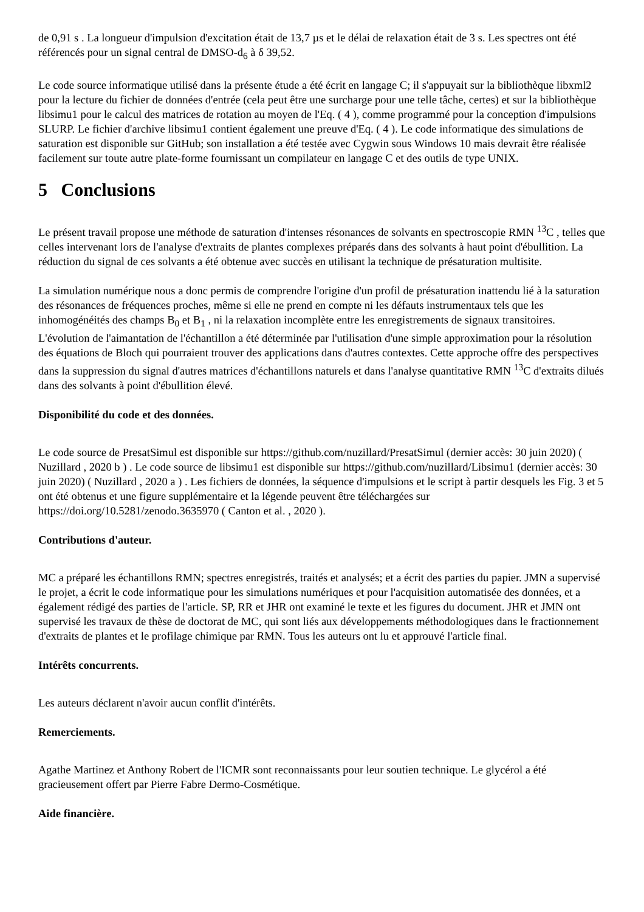de 0,91 s . La longueur d'impulsion d'excitation était de 13,7 µs et le délai de relaxation était de 3 s. Les spectres ont été référencés pour un signal central de DMSO-d<sub>6</sub> à δ 39,52.
Le code source informatique utilisé dans la présente étude a été écrit en langage C; il s'appuyait sur la bibliothèque libxml2 pour la lecture du fichier de données d'entrée (cela peut être une surcharge pour une telle tâche, certes) et sur la bibliothèque libsimu1 pour le calcul des matrices de rotation au moyen de l'Eq. ( 4 ), comme programmé pour la conception d'impulsions SLURP. Le fichier d'archive libsimu1 contient également une preuve d'Eq. ( 4 ). Le code informatique des simulations de saturation est disponible sur GitHub; son installation a été testée avec Cygwin sous Windows 10 mais devrait être réalisée facilement sur toute autre plate-forme fournissant un compilateur en langage C et des outils de type UNIX.
5 Conclusions
Le présent travail propose une méthode de saturation d'intenses résonances de solvants en spectroscopie RMN <sup>13</sup>C , telles que celles intervenant lors de l'analyse d'extraits de plantes complexes préparés dans des solvants à haut point d'ébullition. La réduction du signal de ces solvants a été obtenue avec succès en utilisant la technique de présaturation multisite.
La simulation numérique nous a donc permis de comprendre l'origine d'un profil de présaturation inattendu lié à la saturation des résonances de fréquences proches, même si elle ne prend en compte ni les défauts instrumentaux tels que les inhomogénéités des champs B<sub>0</sub> et B<sub>1</sub> , ni la relaxation incomplète entre les enregistrements de signaux transitoires. L'évolution de l'aimantation de l'échantillon a été déterminée par l'utilisation d'une simple approximation pour la résolution des équations de Bloch qui pourraient trouver des applications dans d'autres contextes. Cette approche offre des perspectives dans la suppression du signal d'autres matrices d'échantillons naturels et dans l'analyse quantitative RMN <sup>13</sup>C d'extraits dilués dans des solvants à point d'ébullition élevé.
Disponibilité du code et des données.
Le code source de PresatSimul est disponible sur https://github.com/nuzillard/PresatSimul (dernier accès: 30 juin 2020) ( Nuzillard , 2020 b ) . Le code source de libsimu1 est disponible sur https://github.com/nuzillard/Libsimu1 (dernier accès: 30 juin 2020) ( Nuzillard , 2020 a ) . Les fichiers de données, la séquence d'impulsions et le script à partir desquels les Fig. 3 et 5 ont été obtenus et une figure supplémentaire et la légende peuvent être téléchargées sur https://doi.org/10.5281/zenodo.3635970 ( Canton et al. , 2020 ).
Contributions d'auteur.
MC a préparé les échantillons RMN; spectres enregistrés, traités et analysés; et a écrit des parties du papier. JMN a supervisé le projet, a écrit le code informatique pour les simulations numériques et pour l'acquisition automatisée des données, et a également rédigé des parties de l'article. SP, RR et JHR ont examiné le texte et les figures du document. JHR et JMN ont supervisé les travaux de thèse de doctorat de MC, qui sont liés aux développements méthodologiques dans le fractionnement d'extraits de plantes et le profilage chimique par RMN. Tous les auteurs ont lu et approuvé l'article final.
Intérêts concurrents.
Les auteurs déclarent n'avoir aucun conflit d'intérêts.
Remerciements.
Agathe Martinez et Anthony Robert de l'ICMR sont reconnaissants pour leur soutien technique. Le glycérol a été gracieusement offert par Pierre Fabre Dermo-Cosmétique.
Aide financière.